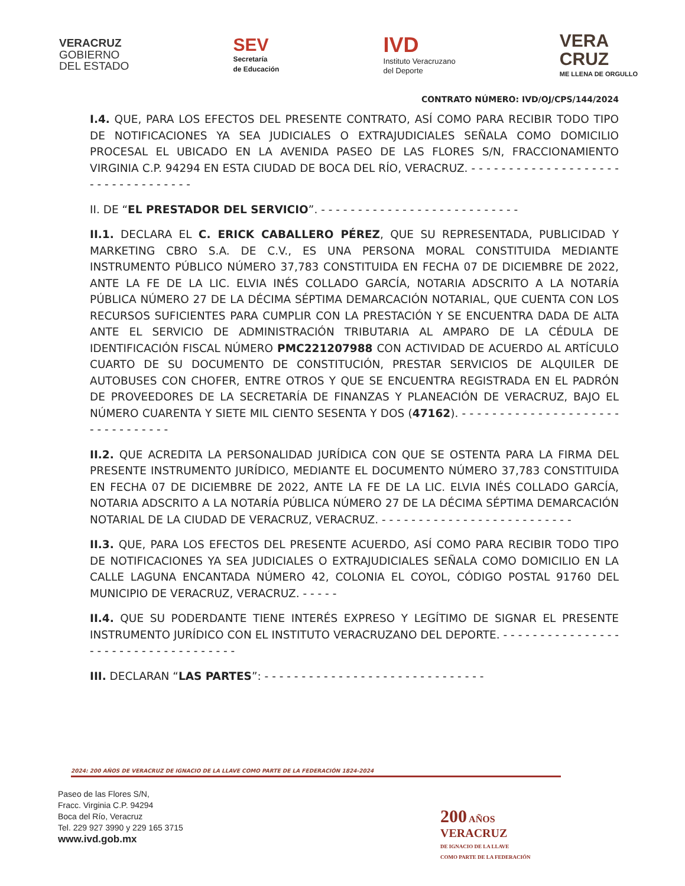VERACRUZ
GOBIERNO
DEL ESTADO
SEV
Secretaría
de Educación
IVD
Instituto Veracruzano
del Deporte
VERA
CRUZ
ME LLENA DE ORGULLO
CONTRATO NÚMERO: IVD/OJ/CPS/144/2024
I.4. QUE, PARA LOS EFECTOS DEL PRESENTE CONTRATO, ASÍ COMO PARA RECIBIR TODO TIPO DE NOTIFICACIONES YA SEA JUDICIALES O EXTRAJUDICIALES SEÑALA COMO DOMICILIO PROCESAL EL UBICADO EN LA AVENIDA PASEO DE LAS FLORES S/N, FRACCIONAMIENTO VIRGINIA C.P. 94294 EN ESTA CIUDAD DE BOCA DEL RÍO, VERACRUZ. - - - - - - - - - - - - - - - - - - - - - - - - - - - - - - - - - -
II. DE “EL PRESTADOR DEL SERVICIO”. - - - - - - - - - - - - - - - - - - - - - - - - - - -
II.1. DECLARA EL C. ERICK CABALLERO PÉREZ, QUE SU REPRESENTADA, PUBLICIDAD Y MARKETING CBRO S.A. DE C.V., ES UNA PERSONA MORAL CONSTITUIDA MEDIANTE INSTRUMENTO PÚBLICO NÚMERO 37,783 CONSTITUIDA EN FECHA 07 DE DICIEMBRE DE 2022, ANTE LA FE DE LA LIC. ELVIA INÉS COLLADO GARCÍA, NOTARIA ADSCRITO A LA NOTARÍA PÚBLICA NÚMERO 27 DE LA DÉCIMA SÉPTIMA DEMARCACIÓN NOTARIAL, QUE CUENTA CON LOS RECURSOS SUFICIENTES PARA CUMPLIR CON LA PRESTACIÓN Y SE ENCUENTRA DADA DE ALTA ANTE EL SERVICIO DE ADMINISTRACIÓN TRIBUTARIA AL AMPARO DE LA CÉDULA DE IDENTIFICACIÓN FISCAL NÚMERO PMC221207988 CON ACTIVIDAD DE ACUERDO AL ARTÍCULO CUARTO DE SU DOCUMENTO DE CONSTITUCIÓN, PRESTAR SERVICIOS DE ALQUILER DE AUTOBUSES CON CHOFER, ENTRE OTROS Y QUE SE ENCUENTRA REGISTRADA EN EL PADRÓN DE PROVEEDORES DE LA SECRETARÍA DE FINANZAS Y PLANEACIÓN DE VERACRUZ, BAJO EL NÚMERO CUARENTA Y SIETE MIL CIENTO SESENTA Y DOS (47162). - - - - - - - - - - - - - - - - - - - - - - - - - - - - - - - -
II.2. QUE ACREDITA LA PERSONALIDAD JURÍDICA CON QUE SE OSTENTA PARA LA FIRMA DEL PRESENTE INSTRUMENTO JURÍDICO, MEDIANTE EL DOCUMENTO NÚMERO 37,783 CONSTITUIDA EN FECHA 07 DE DICIEMBRE DE 2022, ANTE LA FE DE LA LIC. ELVIA INÉS COLLADO GARCÍA, NOTARIA ADSCRITO A LA NOTARÍA PÚBLICA NÚMERO 27 DE LA DÉCIMA SÉPTIMA DEMARCACIÓN NOTARIAL DE LA CIUDAD DE VERACRUZ, VERACRUZ. - - - - - - - - - - - - - - - - - - - - - - - - - -
II.3. QUE, PARA LOS EFECTOS DEL PRESENTE ACUERDO, ASÍ COMO PARA RECIBIR TODO TIPO DE NOTIFICACIONES YA SEA JUDICIALES O EXTRAJUDICIALES SEÑALA COMO DOMICILIO EN LA CALLE LAGUNA ENCANTADA NÚMERO 42, COLONIA EL COYOL, CÓDIGO POSTAL 91760 DEL MUNICIPIO DE VERACRUZ, VERACRUZ. - - - - -
II.4. QUE SU PODERDANTE TIENE INTERÉS EXPRESO Y LEGÍTIMO DE SIGNAR EL PRESENTE INSTRUMENTO JURÍDICO CON EL INSTITUTO VERACRUZANO DEL DEPORTE. - - - - - - - - - - - - - - - - - - - - - - - - - - - - - - - - - - - -
III. DECLARAN “LAS PARTES”: - - - - - - - - - - - - - - - - - - - - - - - - - - - - - -
2024: 200 AÑOS DE VERACRUZ DE IGNACIO DE LA LLAVE COMO PARTE DE LA FEDERACIÓN 1824-2024
Paseo de las Flores S/N,
Fracc. Virginia C.P. 94294
Boca del Río, Veracruz
Tel. 229 927 3990 y 229 165 3715
www.ivd.gob.mx
200 AÑOS
VERACRUZ
DE IGNACIO DE LA LLAVE
COMO PARTE DE LA FEDERACIÓN